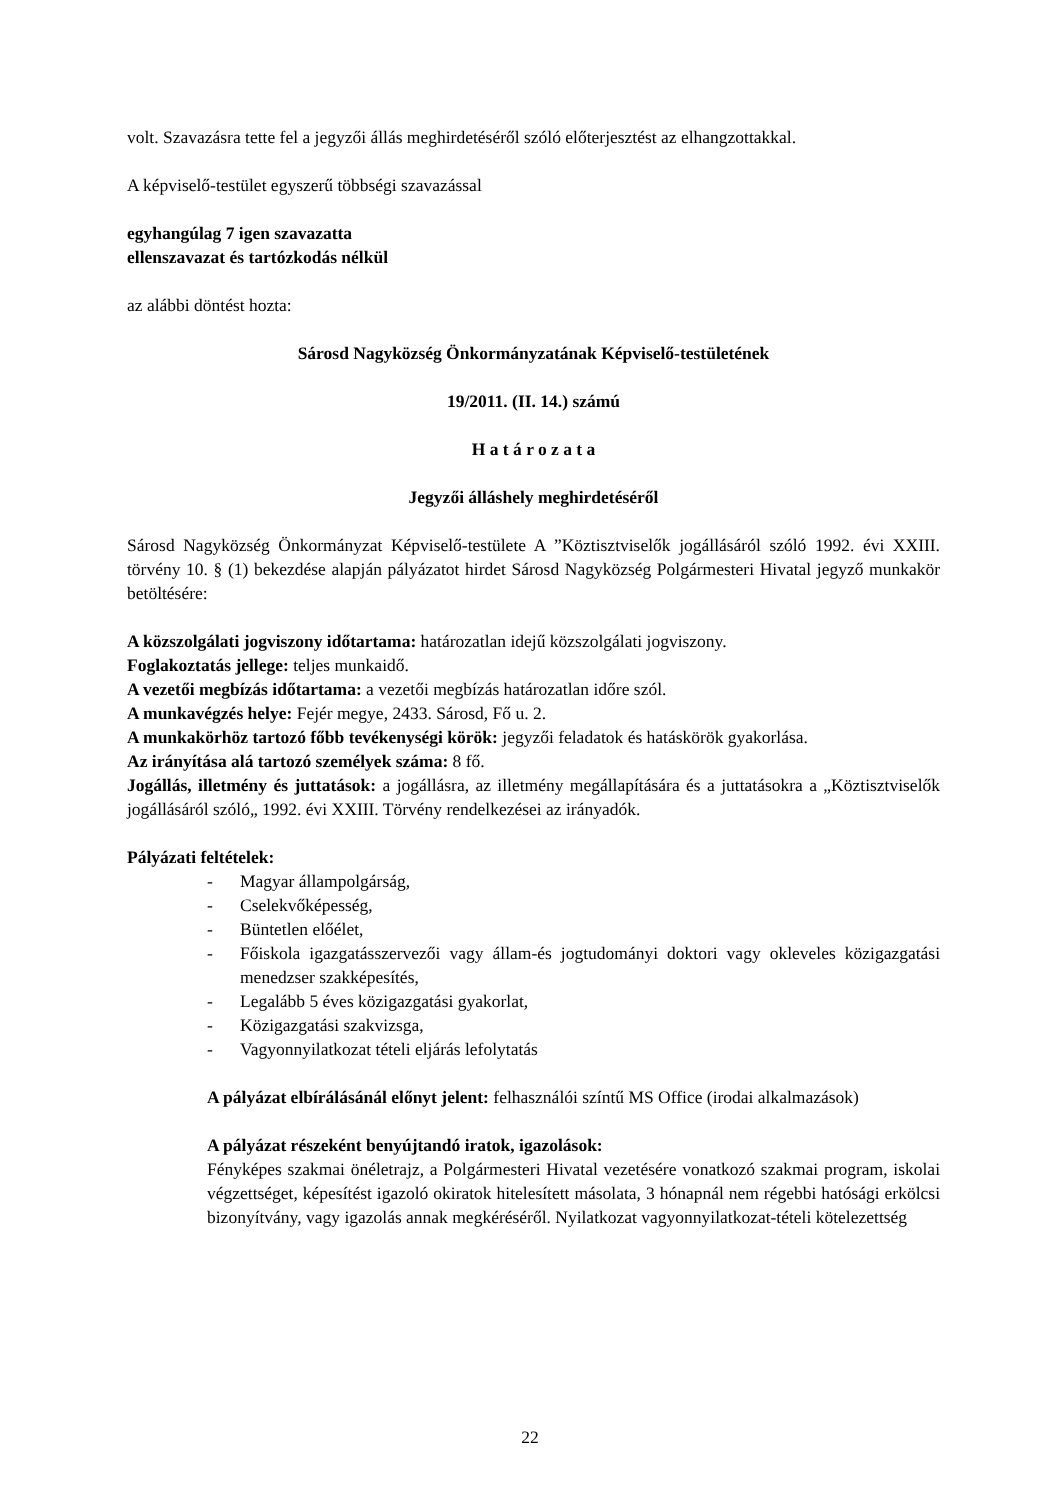volt. Szavazásra tette fel a jegyzői állás meghirdetéséről szóló előterjesztést az elhangzottakkal.
A képviselő-testület egyszerű többségi szavazással
egyhangúlag 7 igen szavazatta
ellenszavazat és tartózkodás nélkül
az alábbi döntést hozta:
Sárosd Nagyközség Önkormányzatának Képviselő-testületének
19/2011. (II. 14.) számú
H a t á r o z a t a
Jegyzői álláshely meghirdetéséről
Sárosd Nagyközség Önkormányzat Képviselő-testülete A ”Köztisztviselők jogállásáról szóló 1992. évi XXIII. törvény 10. § (1) bekezdése alapján pályázatot hirdet Sárosd Nagyközség Polgármesteri Hivatal jegyző munkakör betöltésére:
A közszolgálati jogviszony időtartama: határozatlan idejű közszolgálati jogviszony.
Foglakoztatás jellege: teljes munkaidő.
A vezetői megbízás időtartama: a vezetői megbízás határozatlan időre szól.
A munkavégzés helye: Fejér megye, 2433. Sárosd, Fő u. 2.
A munkakörhöz tartozó főbb tevékenységi körök: jegyzői feladatok és hatáskörök gyakorlása.
Az irányítása alá tartozó személyek száma: 8 fő.
Jogállás, illetmény és juttatások: a jogállásra, az illetmény megállapítására és a juttatásokra a „Köztisztviselők jogállásáról szóló„ 1992. évi XXIII. Törvény rendelkezései az irányadók.
Pályázati feltételek:
- Magyar állampolgárság,
- Cselekvőképesség,
- Büntetlen előélet,
- Főiskola igazgatásszervezői vagy állam-és jogtudományi doktori vagy okleveles közigazgatási menedzser szakképesítés,
- Legalább 5 éves közigazgatási gyakorlat,
- Közigazgatási szakvizsga,
- Vagyonnyilatkozat tételi eljárás lefolytatás
A pályázat elbírálásánál előnyt jelent: felhasználói színtű MS Office (irodai alkalmazások)
A pályázat részeként benyújtandó iratok, igazolások:
Fényképes szakmai önéletrajz, a Polgármesteri Hivatal vezetésére vonatkozó szakmai program, iskolai végzettséget, képesítést igazoló okiratok hitelesített másolata, 3 hónapnál nem régebbi hatósági erkölcsi bizonyítvány, vagy igazolás annak megkéréséről. Nyilatkozat vagyonnyilatkozat-tételi kötelezettség
22